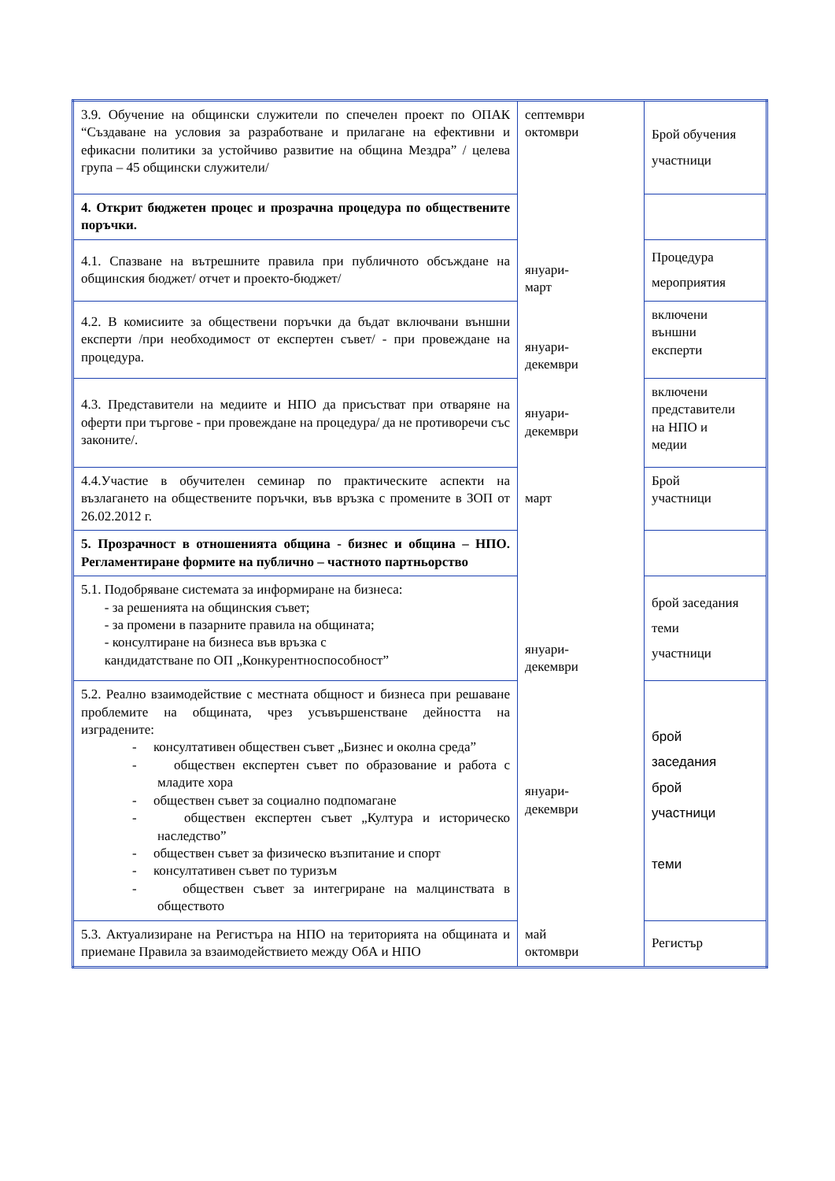| 3.9. Обучение на общински служители по спечелен проект по ОПАК “Създаване на условия за разработване и прилагане на ефективни и ефикасни политики за устойчиво развитие на община Мездра” / целева група – 45 общински служители/ | септември октомври | Брой обучения участници |
| 4. Открит бюджетен процес и прозрачна процедура по обществените поръчки. | | |
| 4.1. Спазване на вътрешните правила при публичното обсъждане на общинския бюджет/ отчет и проекто-бюджет/ | януари- март | Процедура мероприятия |
| 4.2. В комисиите за обществени поръчки да бъдат включвани външни експерти /при необходимост от експертен съвет/ - при провеждане на процедура. | януари- декември | включени външни експерти |
| 4.3. Представители на медиите и НПО да присъстват при отваряне на оферти при търгове - при провеждане на процедура/ да не противоречи със законите/. | януари- декември | включени представители на НПО и медии |
| 4.4.Участие в обучителен семинар по практическите аспекти на възлагането на обществените поръчки, във връзка с промените в ЗОП от 26.02.2012 г. | март | Брой участници |
| 5. Прозрачност в отношенията община - бизнес и община – НПО. Регламентиране формите на публично – частното партньорство | | |
| 5.1. Подобряване системата за информиране на бизнеса: - за решенията на общинския съвет; - за промени в пазарните правила на общината; - консултиране на бизнеса във връзка с кандидатстване по ОП „Конкурентноспособност” | януари- декември | брой заседания теми участници |
| 5.2. Реално взаимодействие с местната общност и бизнеса при решаване проблемите на общината, чрез усъвършенстване дейността на изградените: - консултативен обществен съвет „Бизнес и околна среда” - обществен експертен съвет по образование и работа с младите хора - обществен съвет за социално подпомагане - обществен експертен съвет „Култура и историческо наследство” - обществен съвет за физическо възпитание и спорт - консултативен съвет по туризъм - обществен съвет за интегриране на малцинствата в обществото | януари- декември | брой заседания брой участници теми |
| 5.3. Актуализиране на Регистъра на НПО на територията на общината и приемане Правила за взаимодействието между ОбА и НПО | май октомври | Регистър |